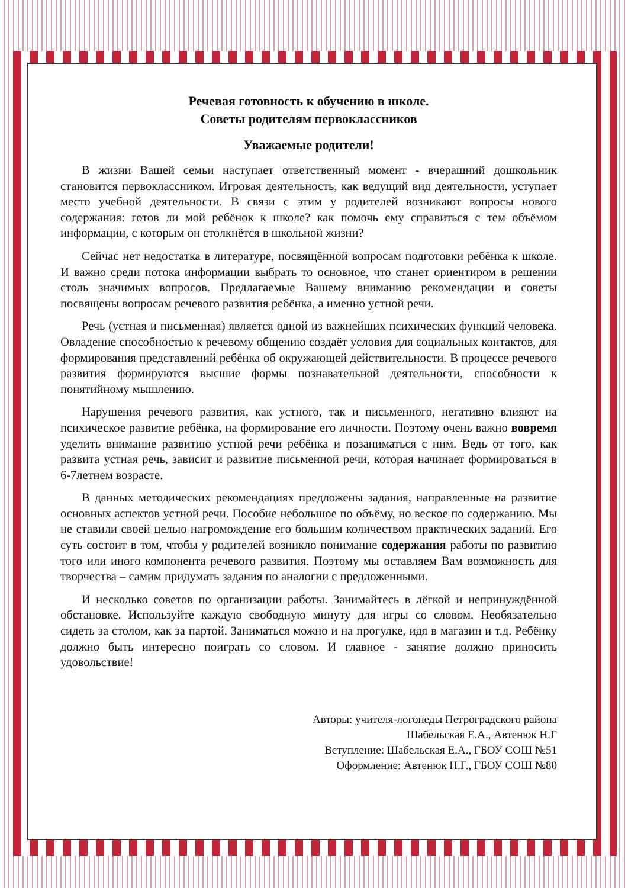Речевая готовность к обучению в школе.
Советы родителям первоклассников
Уважаемые родители!
В жизни Вашей семьи наступает ответственный момент - вчерашний дошкольник становится первоклассником. Игровая деятельность, как ведущий вид деятельности, уступает место учебной деятельности. В связи с этим у родителей возникают вопросы нового содержания: готов ли мой ребёнок к школе? как помочь ему справиться с тем объёмом информации, с которым он столкнётся в школьной жизни?
Сейчас нет недостатка в литературе, посвящённой вопросам подготовки ребёнка к школе. И важно среди потока информации выбрать то основное, что станет ориентиром в решении столь значимых вопросов. Предлагаемые Вашему вниманию рекомендации и советы посвящены вопросам речевого развития ребёнка, а именно устной речи.
Речь (устная и письменная) является одной из важнейших психических функций человека. Овладение способностью к речевому общению создаёт условия для социальных контактов, для формирования представлений ребёнка об окружающей действительности. В процессе речевого развития формируются высшие формы познавательной деятельности, способности к понятийному мышлению.
Нарушения речевого развития, как устного, так и письменного, негативно влияют на психическое развитие ребёнка, на формирование его личности. Поэтому очень важно вовремя уделить внимание развитию устной речи ребёнка и позаниматься с ним. Ведь от того, как развита устная речь, зависит и развитие письменной речи, которая начинает формироваться в 6-7летнем возрасте.
В данных методических рекомендациях предложены задания, направленные на развитие основных аспектов устной речи. Пособие небольшое по объёму, но веское по содержанию. Мы не ставили своей целью нагромождение его большим количеством практических заданий. Его суть состоит в том, чтобы у родителей возникло понимание содержания работы по развитию того или иного компонента речевого развития. Поэтому мы оставляем Вам возможность для творчества – самим придумать задания по аналогии с предложенными.
И несколько советов по организации работы. Занимайтесь в лёгкой и непринуждённой обстановке. Используйте каждую свободную минуту для игры со словом. Необязательно сидеть за столом, как за партой. Заниматься можно и на прогулке, идя в магазин и т.д. Ребёнку должно быть интересно поиграть со словом. И главное - занятие должно приносить удовольствие!
Авторы: учителя-логопеды Петроградского района
Шабельская Е.А., Автенюк Н.Г
Вступление: Шабельская Е.А., ГБОУ СОШ №51
Оформление: Автенюк Н.Г., ГБОУ СОШ №80